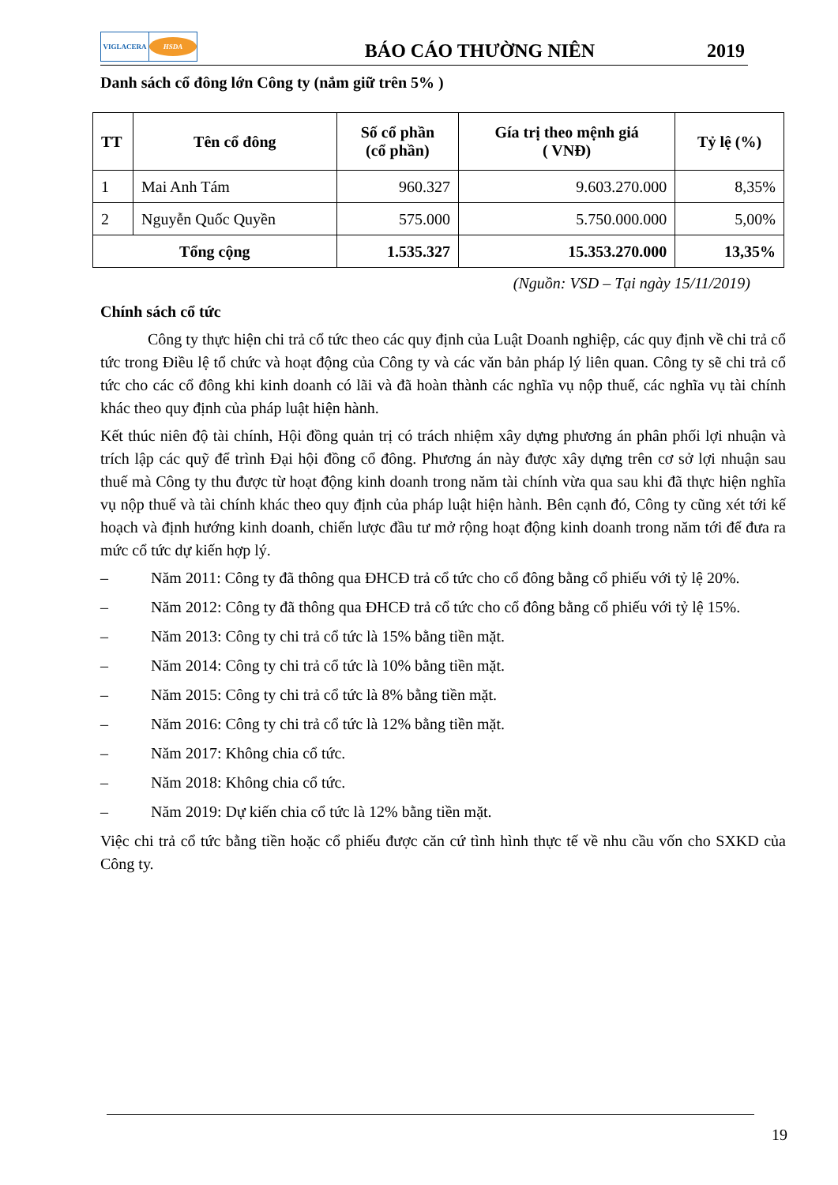VIGLACERA
HSDA
BÁO CÁO THƯỜNG NIÊN
2019
Danh sách cổ đông lớn Công ty (nắm giữ trên 5% )
| TT | Tên cổ đông | Số cổ phần (cổ phần) | Gía trị theo mệnh giá ( VNĐ) | Tỷ lệ (%) |
| --- | --- | --- | --- | --- |
| 1 | Mai Anh Tám | 960.327 | 9.603.270.000 | 8,35% |
| 2 | Nguyễn Quốc Quyền | 575.000 | 5.750.000.000 | 5,00% |
| Tổng cộng | | 1.535.327 | 15.353.270.000 | 13,35% |
(Nguồn: VSD – Tại ngày 15/11/2019)
Chính sách cổ tức
Công ty thực hiện chi trả cổ tức theo các quy định của Luật Doanh nghiệp, các quy định về chi trả cổ tức trong Điều lệ tổ chức và hoạt động của Công ty và các văn bản pháp lý liên quan. Công ty sẽ chi trả cổ tức cho các cổ đông khi kinh doanh có lãi và đã hoàn thành các nghĩa vụ nộp thuế, các nghĩa vụ tài chính khác theo quy định của pháp luật hiện hành.
Kết thúc niên độ tài chính, Hội đồng quản trị có trách nhiệm xây dựng phương án phân phối lợi nhuận và trích lập các quỹ để trình Đại hội đồng cổ đông. Phương án này được xây dựng trên cơ sở lợi nhuận sau thuế mà Công ty thu được từ hoạt động kinh doanh trong năm tài chính vừa qua sau khi đã thực hiện nghĩa vụ nộp thuế và tài chính khác theo quy định của pháp luật hiện hành. Bên cạnh đó, Công ty cũng xét tới kế hoạch và định hướng kinh doanh, chiến lược đầu tư mở rộng hoạt động kinh doanh trong năm tới để đưa ra mức cổ tức dự kiến hợp lý.
– Năm 2011: Công ty đã thông qua ĐHCĐ trả cổ tức cho cổ đông bằng cổ phiếu với tỷ lệ 20%.
– Năm 2012: Công ty đã thông qua ĐHCĐ trả cổ tức cho cổ đông bằng cổ phiếu với tỷ lệ 15%.
– Năm 2013: Công ty chi trả cổ tức là 15% bằng tiền mặt.
– Năm 2014: Công ty chi trả cổ tức là 10% bằng tiền mặt.
– Năm 2015: Công ty chi trả cổ tức là 8% bằng tiền mặt.
– Năm 2016: Công ty chi trả cổ tức là 12% bằng tiền mặt.
– Năm 2017: Không chia cổ tức.
– Năm 2018: Không chia cổ tức.
– Năm 2019: Dự kiến chia cổ tức là 12% bằng tiền mặt.
Việc chi trả cổ tức bằng tiền hoặc cổ phiếu được căn cứ tình hình thực tế về nhu cầu vốn cho SXKD của Công ty.
19